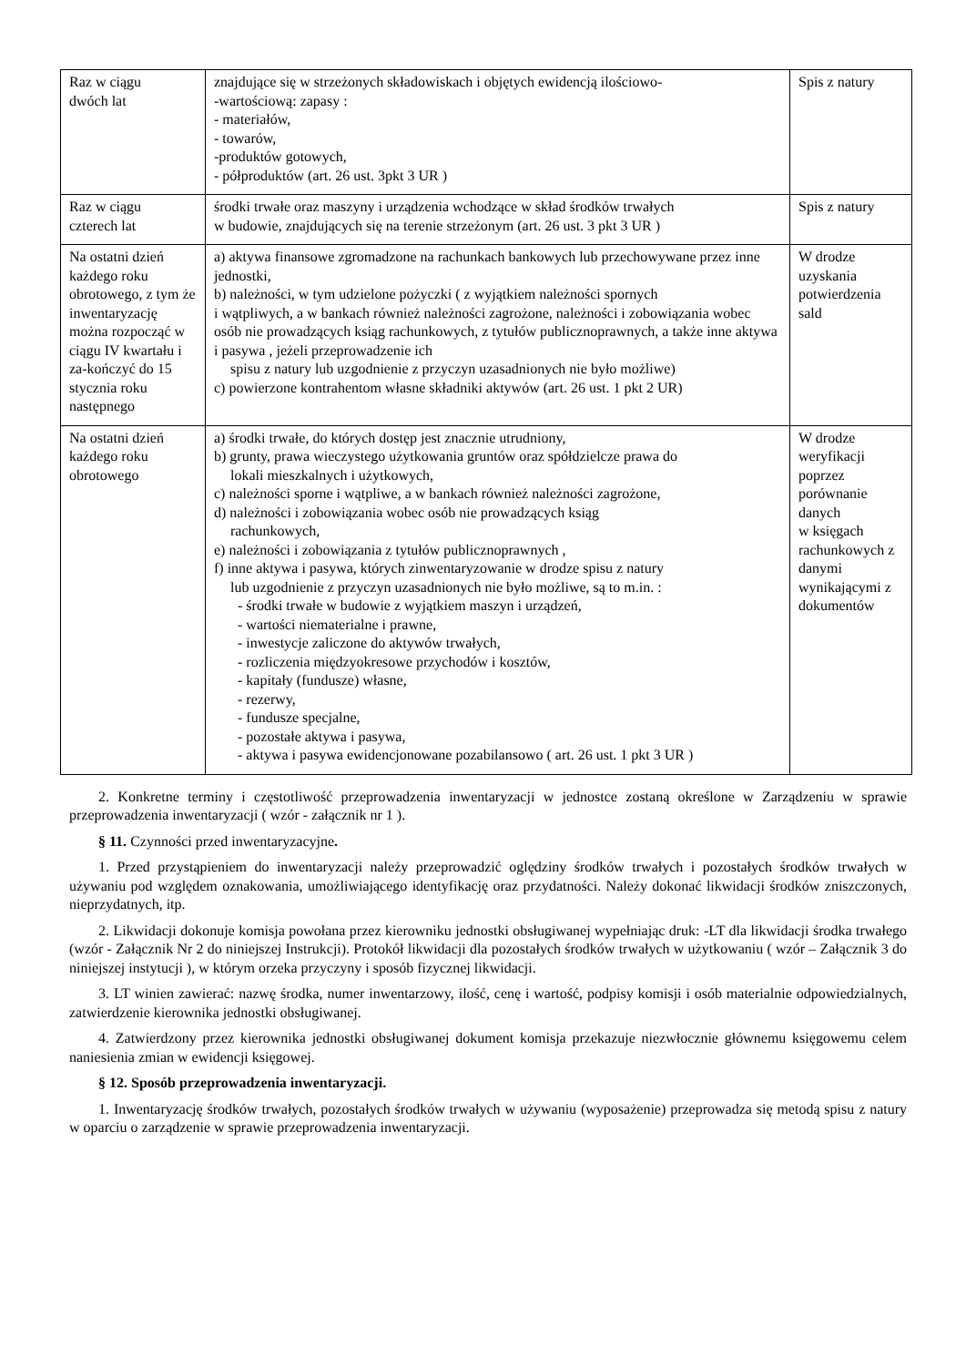| Raz w ciągu dwóch lat | znajdujące się w strzeżonych składowiskach i objętych ewidencją ilościowo- -wartościową: zapasy : - materiałów, - towarów, -produktów gotowych, - półproduktów (art. 26 ust. 3pkt 3 UR ) | Spis z natury |
| Raz w ciągu czterech lat | środki trwałe oraz maszyny i urządzenia wchodzące w skład środków trwałych w budowie, znajdujących się na terenie strzeżonym (art. 26 ust. 3 pkt 3 UR ) | Spis z natury |
| Na ostatni dzień każdego roku obrotowego, z tym że inwentaryzację można rozpocząć w ciągu IV kwartału i za-kończyć do 15 stycznia roku następnego | a) aktywa finansowe zgromadzone na rachunkach bankowych lub przechowywane przez inne jednostki, b) należności, w tym udzielone pożyczki ( z wyjątkiem należności spornych i wątpliwych, a w bankach również należności zagrożone, należności i zobowiązania wobec osób nie prowadzących ksiąg rachunkowych, z tytułów publicznoprawnych, a także inne aktywa i pasywa , jeżeli przeprowadzenie ich spisu z natury lub uzgodnienie z przyczyn uzasadnionych nie było możliwe) c) powierzone kontrahentom własne składniki aktywów (art. 26 ust. 1 pkt 2 UR) | W drodze uzyskania potwierdzenia sald |
| Na ostatni dzień każdego roku obrotowego | a) środki trwałe, do których dostęp jest znacznie utrudniony, b) grunty, prawa wieczystego użytkowania gruntów oraz spółdzielcze prawa do lokali mieszkalnych i użytkowych, c) należności sporne i wątpliwe, a w bankach również należności zagrożone, d) należności i zobowiązania wobec osób nie prowadzących ksiąg rachunkowych, e) należności i zobowiązania z tytułów publicznoprawnych , f) inne aktywa i pasywa, których zinwentaryzowanie w drodze spisu z natury lub uzgodnienie z przyczyn uzasadnionych nie było możliwe, są to m.in. : - środki trwałe w budowie z wyjątkiem maszyn i urządzeń, - wartości niematerialne i prawne, - inwestycje zaliczone do aktywów trwałych, - rozliczenia międzyokresowe przychodów i kosztów, - kapitały (fundusze) własne, - rezerwy, - fundusze specjalne, - pozostałe aktywa i pasywa, - aktywa i pasywa ewidencjonowane pozabilansowo ( art. 26 ust. 1 pkt 3 UR ) | W drodze weryfikacji poprzez porównanie danych w księgach rachunkowych z danymi wynikającymi z dokumentów |
2. Konkretne terminy i częstotliwość przeprowadzenia inwentaryzacji w jednostce zostaną określone w Zarządzeniu w sprawie przeprowadzenia inwentaryzacji ( wzór - załącznik nr 1 ).
§ 11. Czynności przed inwentaryzacyjne.
1. Przed przystąpieniem do inwentaryzacji należy przeprowadzić oględziny środków trwałych i pozostałych środków trwałych w używaniu pod względem oznakowania, umożliwiającego identyfikację oraz przydatności. Należy dokonać likwidacji środków zniszczonych, nieprzydatnych, itp.
2. Likwidacji dokonuje komisja powołana przez kierowniku jednostki obsługiwanej wypełniając druk: -LT dla likwidacji środka trwałego (wzór - Załącznik Nr 2 do niniejszej Instrukcji). Protokół likwidacji dla pozostałych środków trwałych w użytkowaniu ( wzór – Załącznik 3 do niniejszej instytucji ), w którym orzeka przyczyny i sposób fizycznej likwidacji.
3. LT winien zawierać: nazwę środka, numer inwentarzowy, ilość, cenę i wartość, podpisy komisji i osób materialnie odpowiedzialnych, zatwierdzenie kierownika jednostki obsługiwanej.
4. Zatwierdzony przez kierownika jednostki obsługiwanej dokument komisja przekazuje niezwłocznie głównemu księgowemu celem naniesienia zmian w ewidencji księgowej.
§ 12. Sposób przeprowadzenia inwentaryzacji.
1. Inwentaryzację środków trwałych, pozostałych środków trwałych w używaniu (wyposażenie) przeprowadza się metodą spisu z natury w oparciu o zarządzenie w sprawie przeprowadzenia inwentaryzacji.